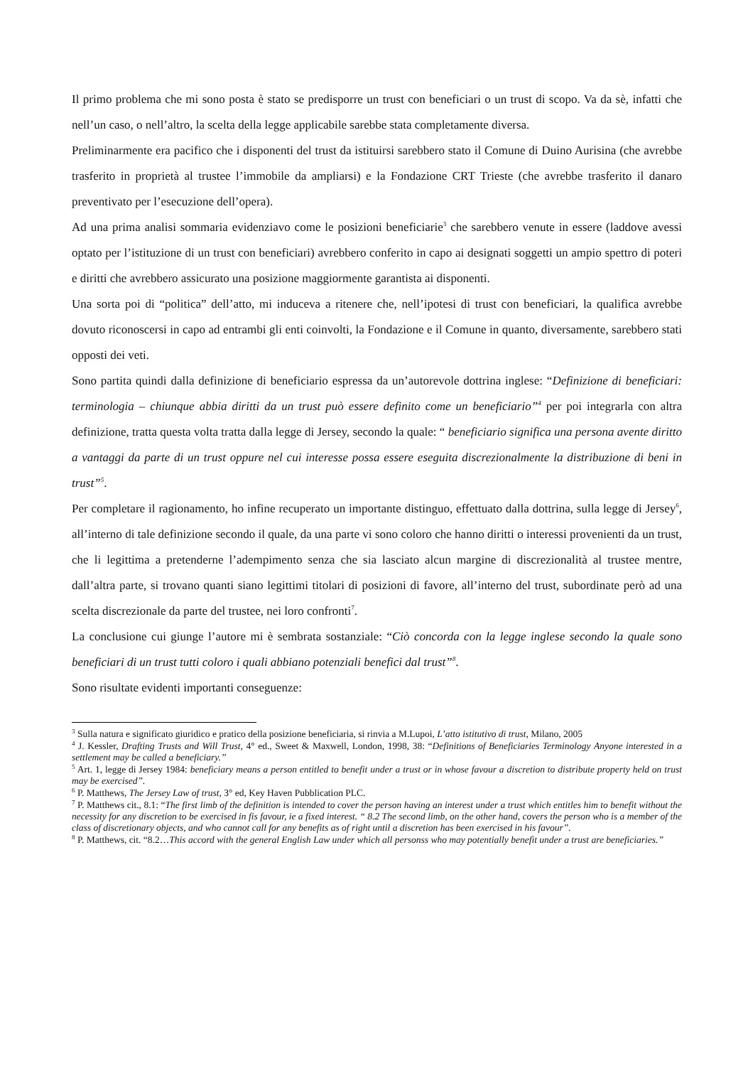Il primo problema che mi sono posta è stato se predisporre un trust con beneficiari o un trust di scopo. Va da sè, infatti che nell’un caso, o nell’altro, la scelta della legge applicabile sarebbe stata completamente diversa.
Preliminarmente era pacifico che i disponenti del trust da istituirsi sarebbero stato il Comune di Duino Aurisina (che avrebbe trasferito in proprietà al trustee l’immobile da ampliarsi) e la Fondazione CRT Trieste (che avrebbe trasferito il danaro preventivato per l’esecuzione dell’opera).
Ad una prima analisi sommaria evidenziavo come le posizioni beneficiarie<sup>3</sup> che sarebbero venute in essere (laddove avessi optato per l’istituzione di un trust con beneficiari) avrebbero conferito in capo ai designati soggetti un ampio spettro di poteri e diritti che avrebbero assicurato una posizione maggiormente garantista ai disponenti.
Una sorta poi di “politica” dell’atto, mi induceva a ritenere che, nell’ipotesi di trust con beneficiari, la qualifica avrebbe dovuto riconoscersi in capo ad entrambi gli enti coinvolti, la Fondazione e il Comune in quanto, diversamente, sarebbero stati opposti dei veti.
Sono partita quindi dalla definizione di beneficiario espressa da un’autorevole dottrina inglese: “Definizione di beneficiari: terminologia – chiunque abbia diritti da un trust può essere definito come un beneficiario”<sup>4</sup> per poi integrarla con altra definizione, tratta questa volta tratta dalla legge di Jersey, secondo la quale: “ beneficiario significa una persona avente diritto a vantaggi da parte di un trust oppure nel cui interesse possa essere eseguita discrezionalmente la distribuzione di beni in trust”<sup>5</sup>.
Per completare il ragionamento, ho infine recuperato un importante distinguo, effettuato dalla dottrina, sulla legge di Jersey<sup>6</sup>, all’interno di tale definizione secondo il quale, da una parte vi sono coloro che hanno diritti o interessi provenienti da un trust, che li legittima a pretenderne l’adempimento senza che sia lasciato alcun margine di discrezionalità al trustee mentre, dall’altra parte, si trovano quanti siano legittimi titolari di posizioni di favore, all’interno del trust, subordinate però ad una scelta discrezionale da parte del trustee, nei loro confronti<sup>7</sup>.
La conclusione cui giunge l’autore mi è sembrata sostanziale: “Ciò concorda con la legge inglese secondo la quale sono beneficiari di un trust tutti coloro i quali abbiano potenziali benefici dal trust”<sup>8</sup>.
Sono risultate evidenti importanti conseguenze:
<sup>3</sup> Sulla natura e significato giuridico e pratico della posizione beneficiaria, si rinvia a M.Lupoi, L’atto istitutivo di trust, Milano, 2005
<sup>4</sup> J. Kessler, Drafting Trusts and Will Trust, 4° ed., Sweet & Maxwell, London, 1998, 38: “Definitions of Beneficiaries Terminology Anyone interested in a settlement may be called a beneficiary.”
<sup>5</sup> Art. 1, legge di Jersey 1984: beneficiary means a person entitled to benefit under a trust or in whose favour a discretion to distribute property held on trust may be exercised”.
<sup>6</sup> P. Matthews, The Jersey Law of trust, 3° ed, Key Haven Pubblication PLC.
<sup>7</sup> P. Matthews cit., 8.1: “The first limb of the definition is intended to cover the person having an interest under a trust which entitles him to benefit without the necessity for any discretion to be exercised in fis favour, ie a fixed interest. “ 8.2 The second limb, on the other hand, covers the person who is a member of the class of discretionary objects, and who cannot call for any benefits as of right until a discretion has been exercised in his favour”.
<sup>8</sup> P. Matthews, cit. “8.2…This accord with the general English Law under which all personss who may potentially benefit under a trust are beneficiaries.”